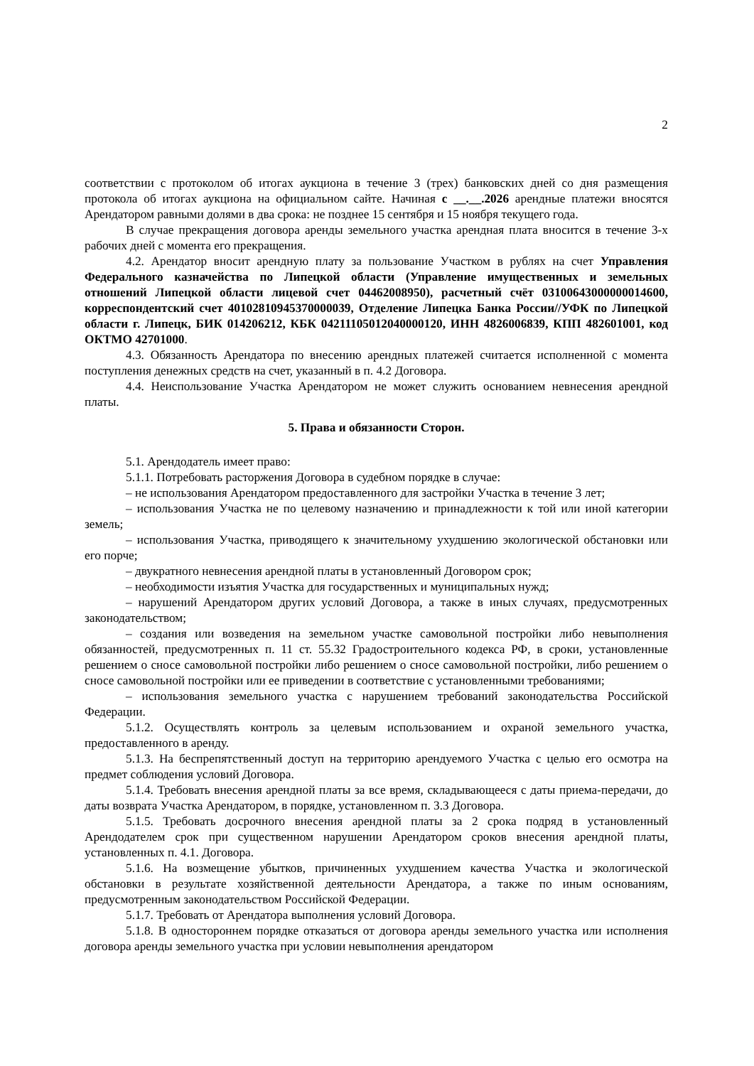2
соответствии с протоколом об итогах аукциона в течение 3 (трех) банковских дней со дня размещения протокола об итогах аукциона на официальном сайте. Начиная с __.__.2026 арендные платежи вносятся Арендатором равными долями в два срока: не позднее 15 сентября и 15 ноября текущего года.
В случае прекращения договора аренды земельного участка арендная плата вносится в течение 3-х рабочих дней с момента его прекращения.
4.2. Арендатор вносит арендную плату за пользование Участком в рублях на счет Управления Федерального казначейства по Липецкой области (Управление имущественных и земельных отношений Липецкой области лицевой счет 04462008950), расчетный счёт 03100643000000014600, корреспондентский счет 40102810945370000039, Отделение Липецка Банка России//УФК по Липецкой области г. Липецк, БИК 014206212, КБК 04211105012040000120, ИНН 4826006839, КПП 482601001, код ОКТМО 42701000.
4.3. Обязанность Арендатора по внесению арендных платежей считается исполненной с момента поступления денежных средств на счет, указанный в п. 4.2 Договора.
4.4. Неиспользование Участка Арендатором не может служить основанием невнесения арендной платы.
5. Права и обязанности Сторон.
5.1. Арендодатель имеет право:
5.1.1. Потребовать расторжения Договора в судебном порядке в случае:
– не использования Арендатором предоставленного для застройки Участка в течение 3 лет;
– использования Участка не по целевому назначению и принадлежности к той или иной категории земель;
– использования Участка, приводящего к значительному ухудшению экологической обстановки или его порче;
– двукратного невнесения арендной платы в установленный Договором срок;
– необходимости изъятия Участка для государственных и муниципальных нужд;
– нарушений Арендатором других условий Договора, а также в иных случаях, предусмотренных законодательством;
– создания или возведения на земельном участке самовольной постройки либо невыполнения обязанностей, предусмотренных п. 11 ст. 55.32 Градостроительного кодекса РФ, в сроки, установленные решением о сносе самовольной постройки либо решением о сносе самовольной постройки, либо решением о сносе самовольной постройки или ее приведении в соответствие с установленными требованиями;
– использования земельного участка с нарушением требований законодательства Российской Федерации.
5.1.2. Осуществлять контроль за целевым использованием и охраной земельного участка, предоставленного в аренду.
5.1.3. На беспрепятственный доступ на территорию арендуемого Участка с целью его осмотра на предмет соблюдения условий Договора.
5.1.4. Требовать внесения арендной платы за все время, складывающееся с даты приема-передачи, до даты возврата Участка Арендатором, в порядке, установленном п. 3.3 Договора.
5.1.5. Требовать досрочного внесения арендной платы за 2 срока подряд в установленный Арендодателем срок при существенном нарушении Арендатором сроков внесения арендной платы, установленных п. 4.1. Договора.
5.1.6. На возмещение убытков, причиненных ухудшением качества Участка и экологической обстановки в результате хозяйственной деятельности Арендатора, а также по иным основаниям, предусмотренным законодательством Российской Федерации.
5.1.7. Требовать от Арендатора выполнения условий Договора.
5.1.8. В одностороннем порядке отказаться от договора аренды земельного участка или исполнения договора аренды земельного участка при условии невыполнения арендатором